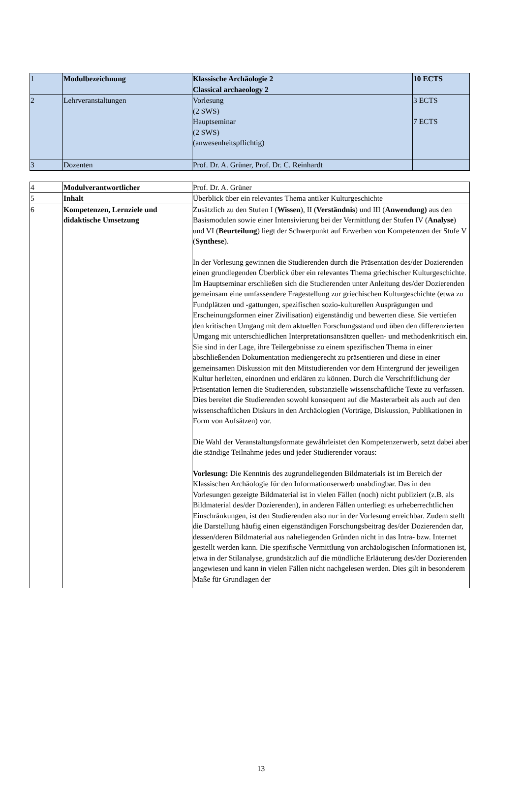| 1 | Modulbezeichnung | Klassische Archäologie 2 Classical archaeology 2 | 10 ECTS |
| 2 | Lehrveranstaltungen | Vorlesung (2 SWS) Hauptseminar (2 SWS) (anwesenheitspflichtig) | 3 ECTS 7 ECTS |
| 3 | Dozenten | Prof. Dr. A. Grüner, Prof. Dr. C. Reinhardt | |
| 4 | Modulverantwortlicher | Prof. Dr. A. Grüner |
| 5 | Inhalt | Überblick über ein relevantes Thema antiker Kulturgeschichte |
| 6 | Kompetenzen, Lernziele und didaktische Umsetzung | Zusätzlich zu den Stufen I ( Wissen ), II ( Verständnis ) und III ( Anwendung) aus den Basismodulen sowie einer Intensivierung bei der Vermittlung der Stufen IV ( Analyse ) und VI ( Beurteilung ) liegt der Schwerpunkt auf Erwerben von Kompetenzen der Stufe V ( Synthese ). In der Vorlesung gewinnen die Studierenden durch die Präsentation des/der Dozierenden einen grundlegenden Überblick über ein relevantes Thema griechischer Kulturgeschichte. Im Hauptseminar erschließen sich die Studierenden unter Anleitung des/der Dozierenden gemeinsam eine umfassendere Fragestellung zur griechischen Kulturgeschichte (etwa zu Fundplätzen und -gattungen, spezifischen sozio-kulturellen Ausprägungen und Erscheinungsformen einer Zivilisation) eigenständig und bewerten diese. Sie vertiefen den kritischen Umgang mit dem aktuellen Forschungsstand und üben den differenzierten Umgang mit unterschiedlichen Interpretationsansätzen quellen- und methodenkritisch ein. Sie sind in der Lage, ihre Teilergebnisse zu einem spezifischen Thema in einer abschließenden Dokumentation mediengerecht zu präsentieren und diese in einer gemeinsamen Diskussion mit den Mitstudierenden vor dem Hintergrund der jeweiligen Kultur herleiten, einordnen und erklären zu können. Durch die Verschriftlichung der Präsentation lernen die Studierenden, substanzielle wissenschaftliche Texte zu verfassen. Dies bereitet die Studierenden sowohl konsequent auf die Masterarbeit als auch auf den wissenschaftlichen Diskurs in den Archäologien (Vorträge, Diskussion, Publikationen in Form von Aufsätzen) vor. Die Wahl der Veranstaltungsformate gewährleistet den Kompetenzerwerb, setzt dabei aber die ständige Teilnahme jedes und jeder Studierender voraus: Vorlesung: Die Kenntnis des zugrundeliegenden Bildmaterials ist im Bereich der Klassischen Archäologie für den Informationserwerb unabdingbar. Das in den Vorlesungen gezeigte Bildmaterial ist in vielen Fällen (noch) nicht publiziert (z.B. als Bildmaterial des/der Dozierenden), in anderen Fällen unterliegt es urheberrechtlichen Einschränkungen, ist den Studierenden also nur in der Vorlesung erreichbar. Zudem stellt die Darstellung häufig einen eigenständigen Forschungsbeitrag des/der Dozierenden dar, dessen/deren Bildmaterial aus naheliegenden Gründen nicht in das Intra- bzw. Internet gestellt werden kann. Die spezifische Vermittlung von archäologischen Informationen ist, etwa in der Stilanalyse, grundsätzlich auf die mündliche Erläuterung des/der Dozierenden angewiesen und kann in vielen Fällen nicht nachgelesen werden. Dies gilt in besonderem Maße für Grundlagen der |
13